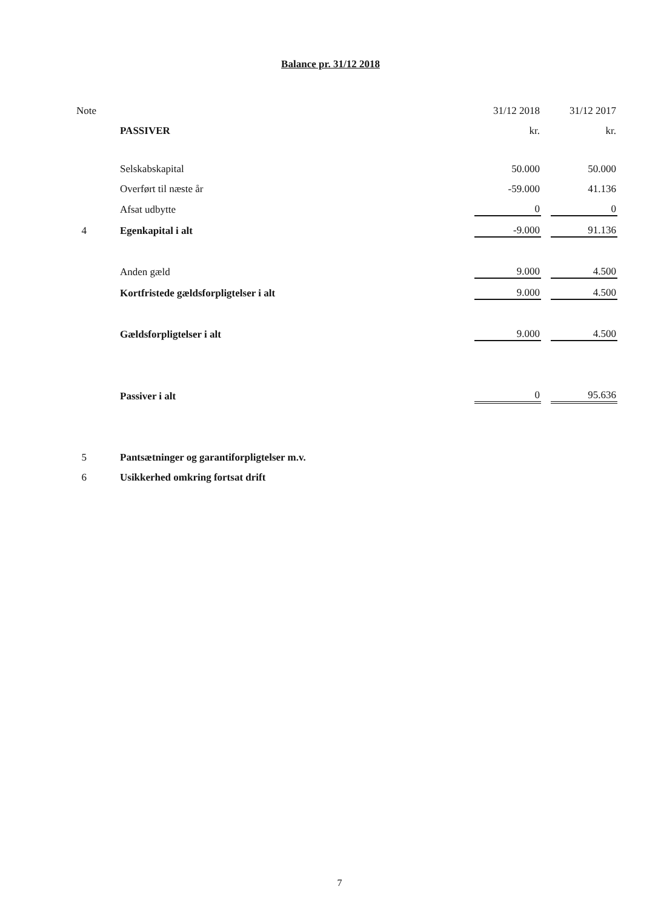Balance pr. 31/12 2018
| Note | | 31/12 2018 | | 31/12 2017 |
| | PASSIVER | kr. | | kr. |
| | Selskabskapital | 50.000 | | 50.000 |
| | Overført til næste år | -59.000 | | 41.136 |
| | Afsat udbytte | 0 | | 0 |
| 4 | Egenkapital i alt | -9.000 | | 91.136 |
| | Anden gæld | 9.000 | | 4.500 |
| | Kortfristede gældsforpligtelser i alt | 9.000 | | 4.500 |
| | Gældsforpligtelser i alt | 9.000 | | 4.500 |
| | Passiver i alt | 0 | | 95.636 |
| 5 | Pantsætninger og garantiforpligtelser m.v. | | | |
| 6 | Usikkerhed omkring fortsat drift | | | |
7